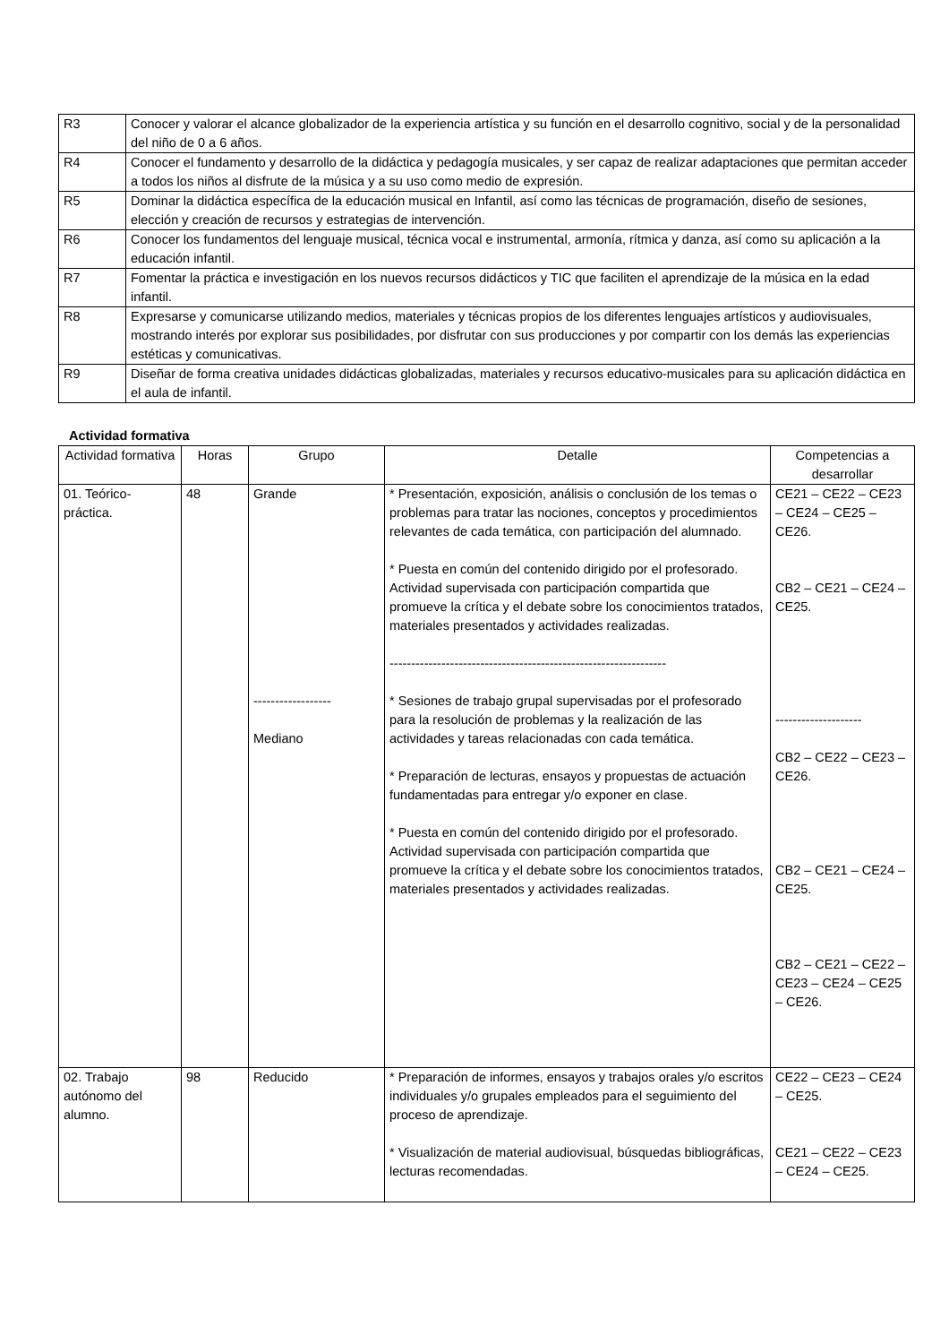| R3 | Conocer y valorar el alcance globalizador de la experiencia artística y su función en el desarrollo cognitivo, social y de la personalidad del niño de 0 a 6 años. |
| R4 | Conocer el fundamento y desarrollo de la didáctica y pedagogía musicales, y ser capaz de realizar adaptaciones que permitan acceder a todos los niños al disfrute de la música y a su uso como medio de expresión. |
| R5 | Dominar la didáctica específica de la educación musical en Infantil, así como las técnicas de programación, diseño de sesiones, elección y creación de recursos y estrategias de intervención. |
| R6 | Conocer los fundamentos del lenguaje musical, técnica vocal e instrumental, armonía, rítmica y danza, así como su aplicación a la educación infantil. |
| R7 | Fomentar la práctica e investigación en los nuevos recursos didácticos y TIC que faciliten el aprendizaje de la música en la edad infantil. |
| R8 | Expresarse y comunicarse utilizando medios, materiales y técnicas propios de los diferentes lenguajes artísticos y audiovisuales, mostrando interés por explorar sus posibilidades, por disfrutar con sus producciones y por compartir con los demás las experiencias estéticas y comunicativas. |
| R9 | Diseñar de forma creativa unidades didácticas globalizadas, materiales y recursos educativo-musicales para su aplicación didáctica en el aula de infantil. |
Actividad formativa
| Actividad formativa | Horas | Grupo | Detalle | Competencias a desarrollar |
| --- | --- | --- | --- | --- |
| 01. Teórico-práctica. | 48 | Grande ------------------ Mediano | * Presentación, exposición, análisis o conclusión de los temas o problemas para tratar las nociones, conceptos y procedimientos relevantes de cada temática, con participación del alumnado. * Puesta en común del contenido dirigido por el profesorado. Actividad supervisada con participación compartida que promueve la crítica y el debate sobre los conocimientos tratados, materiales presentados y actividades realizadas. ---------------------------------------------------------------- * Sesiones de trabajo grupal supervisadas por el profesorado para la resolución de problemas y la realización de las actividades y tareas relacionadas con cada temática. * Preparación de lecturas, ensayos y propuestas de actuación fundamentadas para entregar y/o exponer en clase. * Puesta en común del contenido dirigido por el profesorado. Actividad supervisada con participación compartida que promueve la crítica y el debate sobre los conocimientos tratados, materiales presentados y actividades realizadas. | CE21 – CE22 – CE23 – CE24 – CE25 – CE26. CB2 – CE21 – CE24 – CE25. -------------------- CB2 – CE22 – CE23 – CE26. CB2 – CE21 – CE24 – CE25. CB2 – CE21 – CE22 – CE23 – CE24 – CE25 – CE26. |
| 02. Trabajo autónomo del alumno. | 98 | Reducido | * Preparación de informes, ensayos y trabajos orales y/o escritos individuales y/o grupales empleados para el seguimiento del proceso de aprendizaje. * Visualización de material audiovisual, búsquedas bibliográficas, lecturas recomendadas. | CE22 – CE23 – CE24 – CE25. CE21 – CE22 – CE23 – CE24 – CE25. |